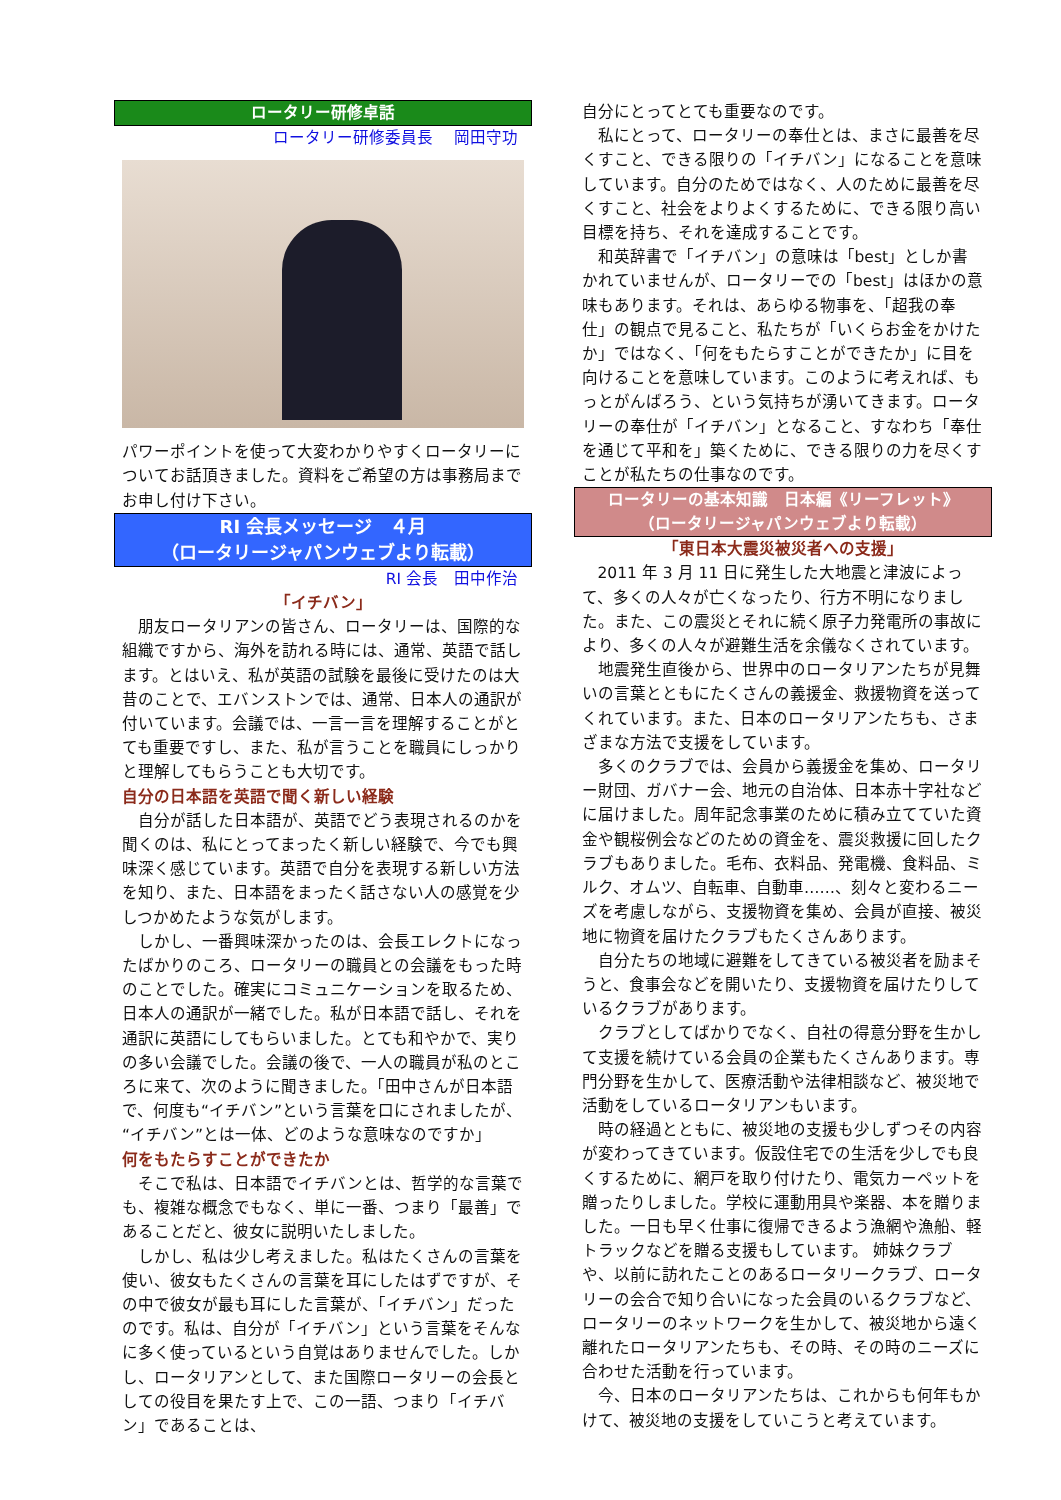ロータリー研修卓話
ロータリー研修委員長　 岡田守功
パワーポイントを使って大変わかりやすくロータリーについてお話頂きました。資料をご希望の方は事務局までお申し付け下さい。
RI 会長メッセージ　４月
（ロータリージャパンウェブより転載）
RI 会長　田中作治
「イチバン」
朋友ロータリアンの皆さん、ロータリーは、国際的な組織ですから、海外を訪れる時には、通常、英語で話します。とはいえ、私が英語の試験を最後に受けたのは大昔のことで、エバンストンでは、通常、日本人の通訳が付いています。会議では、一言一言を理解することがとても重要ですし、また、私が言うことを職員にしっかりと理解してもらうことも大切です。
自分の日本語を英語で聞く新しい経験
自分が話した日本語が、英語でどう表現されるのかを聞くのは、私にとってまったく新しい経験で、今でも興味深く感じています。英語で自分を表現する新しい方法を知り、また、日本語をまったく話さない人の感覚を少しつかめたような気がします。
しかし、一番興味深かったのは、会長エレクトになったばかりのころ、ロータリーの職員との会議をもった時のことでした。確実にコミュニケーションを取るため、日本人の通訳が一緒でした。私が日本語で話し、それを通訳に英語にしてもらいました。とても和やかで、実りの多い会議でした。会議の後で、一人の職員が私のところに来て、次のように聞きました。「田中さんが日本語で、何度も“イチバン”という言葉を口にされましたが、“イチバン”とは一体、どのような意味なのですか」
何をもたらすことができたか
そこで私は、日本語でイチバンとは、哲学的な言葉でも、複雑な概念でもなく、単に一番、つまり「最善」であることだと、彼女に説明いたしました。
しかし、私は少し考えました。私はたくさんの言葉を使い、彼女もたくさんの言葉を耳にしたはずですが、その中で彼女が最も耳にした言葉が、「イチバン」だったのです。私は、自分が「イチバン」という言葉をそんなに多く使っているという自覚はありませんでした。しかし、ロータリアンとして、また国際ロータリーの会長としての役目を果たす上で、この一語、つまり「イチバン」であることは、
自分にとってとても重要なのです。
私にとって、ロータリーの奉仕とは、まさに最善を尽くすこと、できる限りの「イチバン」になることを意味しています。自分のためではなく、人のために最善を尽くすこと、社会をよりよくするために、できる限り高い目標を持ち、それを達成することです。
和英辞書で「イチバン」の意味は「best」としか書かれていませんが、ロータリーでの「best」はほかの意味もあります。それは、あらゆる物事を、「超我の奉仕」の観点で見ること、私たちが「いくらお金をかけたか」ではなく、「何をもたらすことができたか」に目を向けることを意味しています。このように考えれば、もっとがんばろう、という気持ちが湧いてきます。ロータリーの奉仕が「イチバン」となること、すなわち「奉仕を通じて平和を」築くために、できる限りの力を尽くすことが私たちの仕事なのです。
ロータリーの基本知識　日本編《リーフレット》
（ロータリージャパンウェブより転載）
「東日本大震災被災者への支援」
2011 年 3 月 11 日に発生した大地震と津波によって、多くの人々が亡くなったり、行方不明になりました。また、この震災とそれに続く原子力発電所の事故により、多くの人々が避難生活を余儀なくされています。
地震発生直後から、世界中のロータリアンたちが見舞いの言葉とともにたくさんの義援金、救援物資を送ってくれています。また、日本のロータリアンたちも、さまざまな方法で支援をしています。
多くのクラブでは、会員から義援金を集め、ロータリー財団、ガバナー会、地元の自治体、日本赤十字社などに届けました。周年記念事業のために積み立てていた資金や観桜例会などのための資金を、震災救援に回したクラブもありました。毛布、衣料品、発電機、食料品、ミルク、オムツ、自転車、自動車……、刻々と変わるニーズを考慮しながら、支援物資を集め、会員が直接、被災地に物資を届けたクラブもたくさんあります。
自分たちの地域に避難をしてきている被災者を励まそうと、食事会などを開いたり、支援物資を届けたりしているクラブがあります。
クラブとしてばかりでなく、自社の得意分野を生かして支援を続けている会員の企業もたくさんあります。専門分野を生かして、医療活動や法律相談など、被災地で活動をしているロータリアンもいます。
時の経過とともに、被災地の支援も少しずつその内容が変わってきています。仮設住宅での生活を少しでも良くするために、網戸を取り付けたり、電気カーペットを贈ったりしました。学校に運動用具や楽器、本を贈りました。一日も早く仕事に復帰できるよう漁網や漁船、軽トラックなどを贈る支援もしています。 姉妹クラブや、以前に訪れたことのあるロータリークラブ、ロータリーの会合で知り合いになった会員のいるクラブなど、ロータリーのネットワークを生かして、被災地から遠く離れたロータリアンたちも、その時、その時のニーズに合わせた活動を行っています。
今、日本のロータリアンたちは、これからも何年もかけて、被災地の支援をしていこうと考えています。